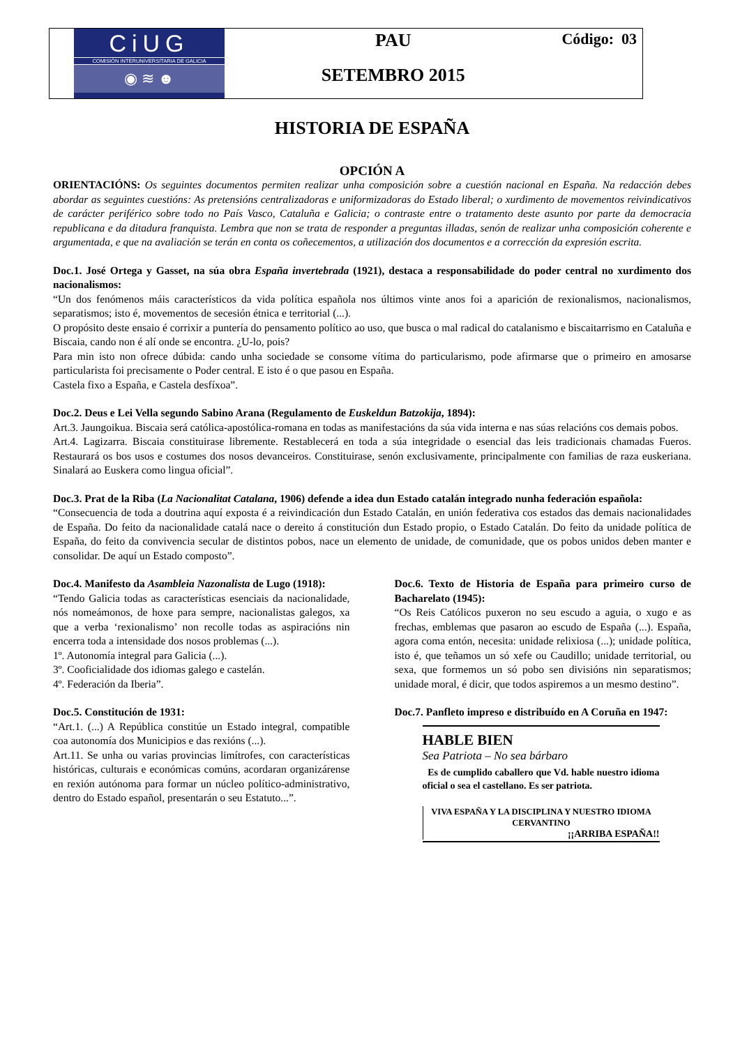CiUG
COMISIÓN INTERUNIVERSITARIA DE GALICIA
◉ ≋ ☻
PAU
SETEMBRO 2015
Código: 03
HISTORIA DE ESPAÑA
OPCIÓN A
ORIENTACIÓNS: Os seguintes documentos permiten realizar unha composición sobre a cuestión nacional en España. Na redacción debes abordar as seguintes cuestións: As pretensións centralizadoras e uniformizadoras do Estado liberal; o xurdimento de movementos reivindicativos de carácter periférico sobre todo no País Vasco, Cataluña e Galicia; o contraste entre o tratamento deste asunto por parte da democracia republicana e da ditadura franquista. Lembra que non se trata de responder a preguntas illadas, senón de realizar unha composición coherente e argumentada, e que na avaliación se terán en conta os coñecementos, a utilización dos documentos e a corrección da expresión escrita.
Doc.1. José Ortega y Gasset, na súa obra España invertebrada (1921), destaca a responsabilidade do poder central no xurdimento dos nacionalismos:
“Un dos fenómenos máis característicos da vida política española nos últimos vinte anos foi a aparición de rexionalismos, nacionalismos, separatismos; isto é, movementos de secesión étnica e territorial (...).
O propósito deste ensaio é corrixir a puntería do pensamento político ao uso, que busca o mal radical do catalanismo e biscaitarrismo en Cataluña e Biscaia, cando non é alí onde se encontra. ¿U-lo, pois?
Para min isto non ofrece dúbida: cando unha sociedade se consome vítima do particularismo, pode afirmarse que o primeiro en amosarse particularista foi precisamente o Poder central. E isto é o que pasou en España.
Castela fixo a España, e Castela desfíxoa”.
Doc.2. Deus e Lei Vella segundo Sabino Arana (Regulamento de Euskeldun Batzokija, 1894):
Art.3. Jaungoikua. Biscaia será católica-apostólica-romana en todas as manifestacións da súa vida interna e nas súas relacións cos demais pobos.
Art.4. Lagizarra. Biscaia constituirase libremente. Restablecerá en toda a súa integridade o esencial das leis tradicionais chamadas Fueros. Restaurará os bos usos e costumes dos nosos devanceiros. Constituirase, senón exclusivamente, principalmente con familias de raza euskeriana. Sinalará ao Euskera como lingua oficial”.
Doc.3. Prat de la Riba (La Nacionalitat Catalana, 1906) defende a idea dun Estado catalán integrado nunha federación española:
“Consecuencia de toda a doutrina aquí exposta é a reivindicación dun Estado Catalán, en unión federativa cos estados das demais nacionalidades de España. Do feito da nacionalidade catalá nace o dereito á constitución dun Estado propio, o Estado Catalán. Do feito da unidade política de España, do feito da convivencia secular de distintos pobos, nace un elemento de unidade, de comunidade, que os pobos unidos deben manter e consolidar. De aquí un Estado composto”.
Doc.4. Manifesto da Asambleia Nazonalista de Lugo (1918):
“Tendo Galicia todas as características esenciais da nacionalidade, nós nomeámonos, de hoxe para sempre, nacionalistas galegos, xa que a verba ‘rexionalismo’ non recolle todas as aspiracións nin encerra toda a intensidade dos nosos problemas (...).
1º. Autonomía integral para Galicia (...).
3º. Cooficialidade dos idiomas galego e castelán.
4º. Federación da Iberia”.
Doc.5. Constitución de 1931:
“Art.1. (...) A República constitúe un Estado integral, compatible coa autonomía dos Municipios e das rexións (...).
Art.11. Se unha ou varias provincias limítrofes, con características históricas, culturais e económicas comúns, acordaran organizárense en rexión autónoma para formar un núcleo político-administrativo, dentro do Estado español, presentarán o seu Estatuto...”.
Doc.6. Texto de Historia de España para primeiro curso de Bacharelato (1945):
“Os Reis Católicos puxeron no seu escudo a aguia, o xugo e as frechas, emblemas que pasaron ao escudo de España (...). España, agora coma entón, necesita: unidade relixiosa (...); unidade política, isto é, que teñamos un só xefe ou Caudillo; unidade territorial, ou sexa, que formemos un só pobo sen divisións nin separatismos; unidade moral, é dicir, que todos aspiremos a un mesmo destino”.
Doc.7. Panfleto impreso e distribuído en A Coruña en 1947:
HABLE BIEN
Sea Patriota – No sea bárbaro
Es de cumplido caballero que Vd. hable nuestro idioma oficial o sea el castellano. Es ser patriota.
VIVA ESPAÑA Y LA DISCIPLINA Y NUESTRO IDIOMA CERVANTINO
¡¡ARRIBA ESPAÑA!!